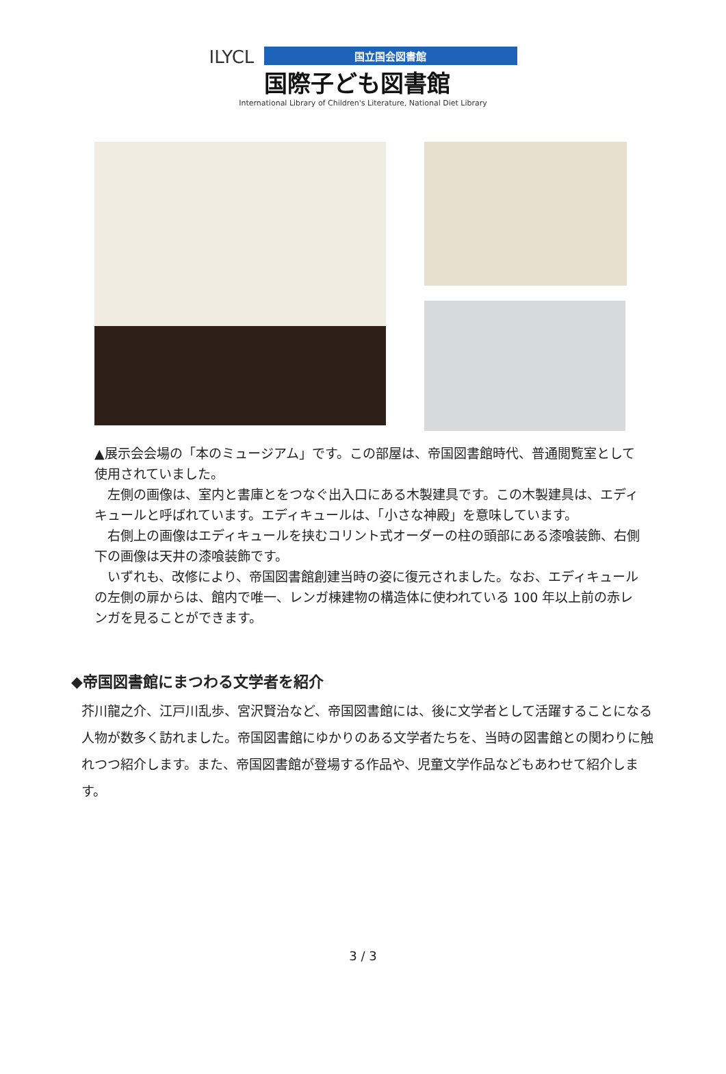ILYCL
国立国会図書館
国際子ども図書館
International Library of Children's Literature, National Diet Library
▲展示会会場の「本のミュージアム」です。この部屋は、帝国図書館時代、普通閲覧室として使用されていました。
　左側の画像は、室内と書庫とをつなぐ出入口にある木製建具です。この木製建具は、エディキュールと呼ばれています。エディキュールは、「小さな神殿」を意味しています。
　右側上の画像はエディキュールを挟むコリント式オーダーの柱の頭部にある漆喰装飾、右側下の画像は天井の漆喰装飾です。
　いずれも、改修により、帝国図書館創建当時の姿に復元されました。なお、エディキュールの左側の扉からは、館内で唯一、レンガ棟建物の構造体に使われている 100 年以上前の赤レンガを見ることができます。
◆帝国図書館にまつわる文学者を紹介
芥川龍之介、江戸川乱歩、宮沢賢治など、帝国図書館には、後に文学者として活躍することになる人物が数多く訪れました。帝国図書館にゆかりのある文学者たちを、当時の図書館との関わりに触れつつ紹介します。また、帝国図書館が登場する作品や、児童文学作品などもあわせて紹介します。
3 / 3